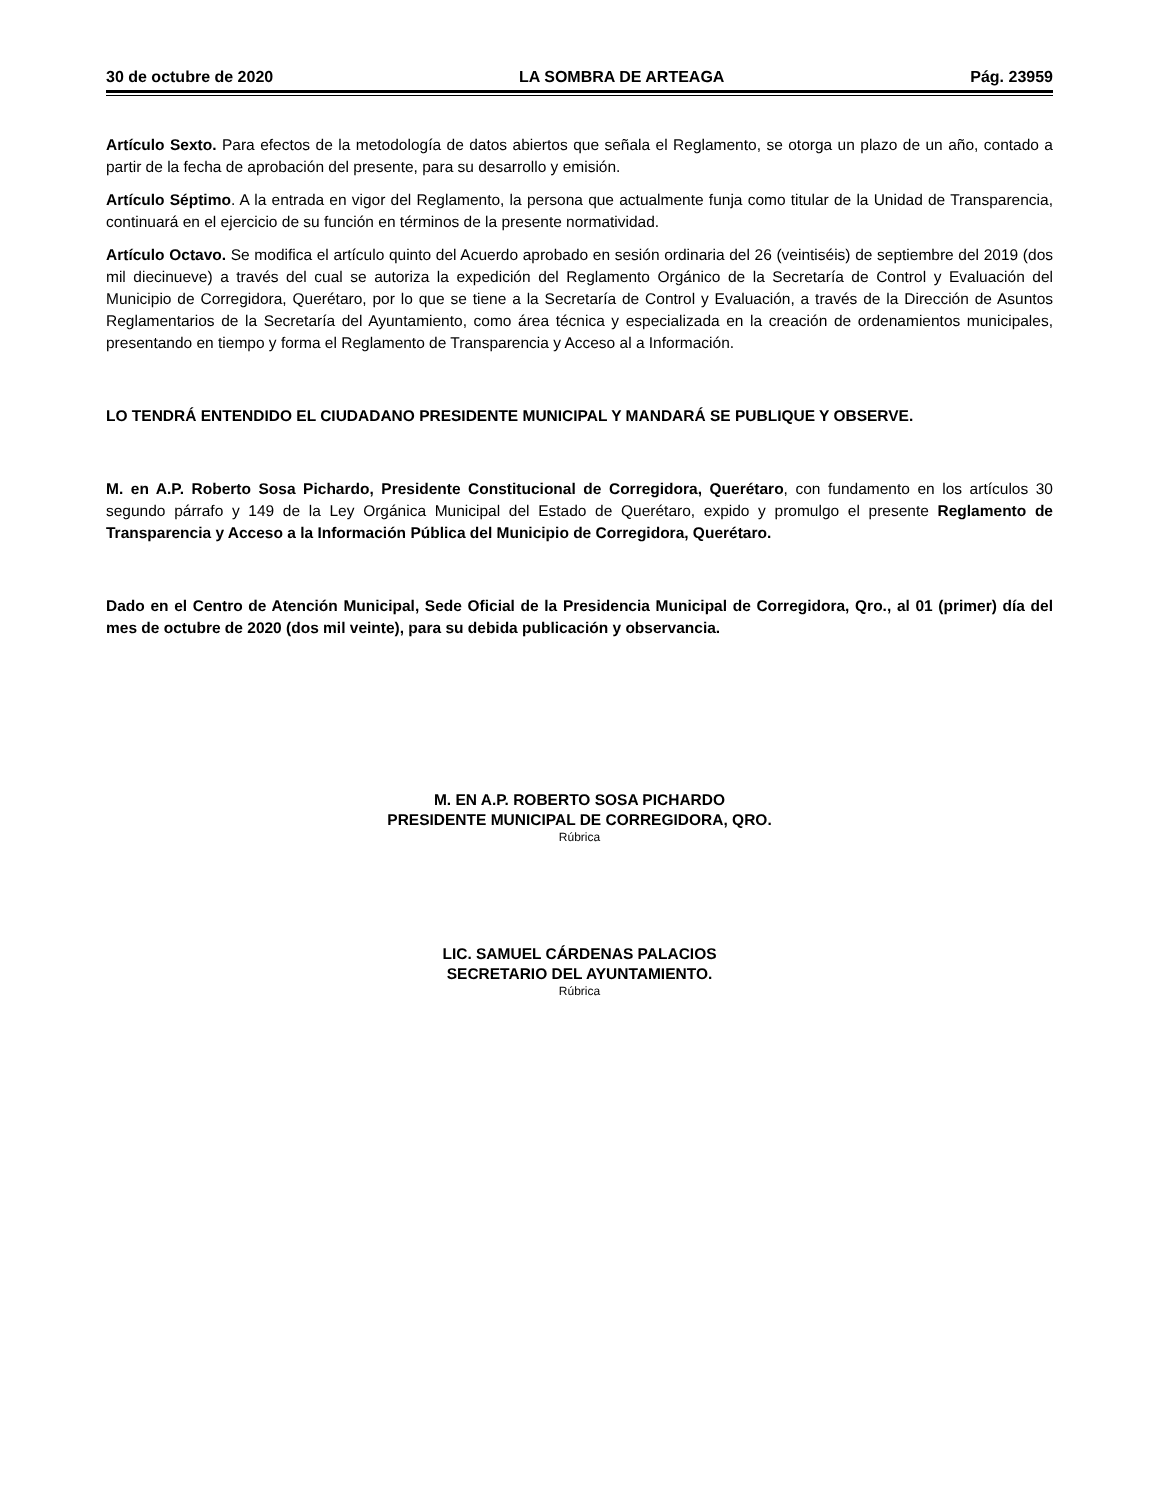30 de octubre de 2020 LA SOMBRA DE ARTEAGA Pág. 23959
Artículo Sexto. Para efectos de la metodología de datos abiertos que señala el Reglamento, se otorga un plazo de un año, contado a partir de la fecha de aprobación del presente, para su desarrollo y emisión.
Artículo Séptimo. A la entrada en vigor del Reglamento, la persona que actualmente funja como titular de la Unidad de Transparencia, continuará en el ejercicio de su función en términos de la presente normatividad.
Artículo Octavo. Se modifica el artículo quinto del Acuerdo aprobado en sesión ordinaria del 26 (veintiséis) de septiembre del 2019 (dos mil diecinueve) a través del cual se autoriza la expedición del Reglamento Orgánico de la Secretaría de Control y Evaluación del Municipio de Corregidora, Querétaro, por lo que se tiene a la Secretaría de Control y Evaluación, a través de la Dirección de Asuntos Reglamentarios de la Secretaría del Ayuntamiento, como área técnica y especializada en la creación de ordenamientos municipales, presentando en tiempo y forma el Reglamento de Transparencia y Acceso al a Información.
LO TENDRÁ ENTENDIDO EL CIUDADANO PRESIDENTE MUNICIPAL Y MANDARÁ SE PUBLIQUE Y OBSERVE.
M. en A.P. Roberto Sosa Pichardo, Presidente Constitucional de Corregidora, Querétaro, con fundamento en los artículos 30 segundo párrafo y 149 de la Ley Orgánica Municipal del Estado de Querétaro, expido y promulgo el presente Reglamento de Transparencia y Acceso a la Información Pública del Municipio de Corregidora, Querétaro.
Dado en el Centro de Atención Municipal, Sede Oficial de la Presidencia Municipal de Corregidora, Qro., al 01 (primer) día del mes de octubre de 2020 (dos mil veinte), para su debida publicación y observancia.
M. EN A.P. ROBERTO SOSA PICHARDO
PRESIDENTE MUNICIPAL DE CORREGIDORA, QRO.
Rúbrica
LIC. SAMUEL CÁRDENAS PALACIOS
SECRETARIO DEL AYUNTAMIENTO.
Rúbrica